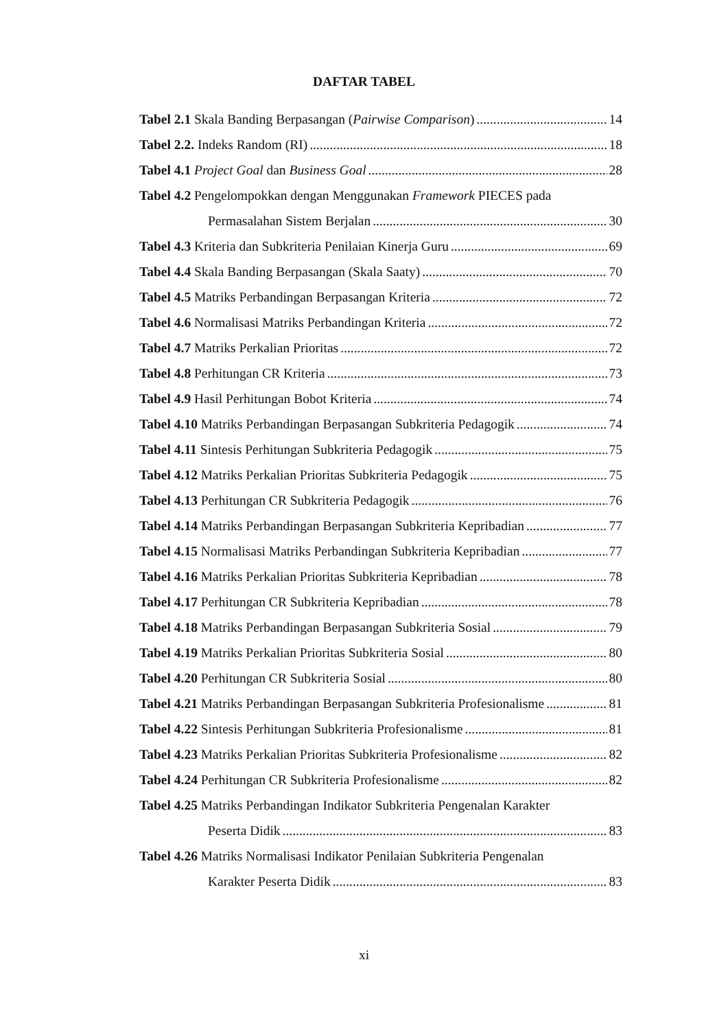DAFTAR TABEL
Tabel 2.1 Skala Banding Berpasangan (Pairwise Comparison) 14
Tabel 2.2. Indeks Random (RI) 18
Tabel 4.1 Project Goal dan Business Goal 28
Tabel 4.2 Pengelompokkan dengan Menggunakan Framework PIECES pada
Permasalahan Sistem Berjalan 30
Tabel 4.3 Kriteria dan Subkriteria Penilaian Kinerja Guru 69
Tabel 4.4 Skala Banding Berpasangan (Skala Saaty) 70
Tabel 4.5 Matriks Perbandingan Berpasangan Kriteria 72
Tabel 4.6 Normalisasi Matriks Perbandingan Kriteria 72
Tabel 4.7 Matriks Perkalian Prioritas 72
Tabel 4.8 Perhitungan CR Kriteria 73
Tabel 4.9 Hasil Perhitungan Bobot Kriteria 74
Tabel 4.10 Matriks Perbandingan Berpasangan Subkriteria Pedagogik 74
Tabel 4.11 Sintesis Perhitungan Subkriteria Pedagogik 75
Tabel 4.12 Matriks Perkalian Prioritas Subkriteria Pedagogik 75
Tabel 4.13 Perhitungan CR Subkriteria Pedagogik 76
Tabel 4.14 Matriks Perbandingan Berpasangan Subkriteria Kepribadian 77
Tabel 4.15 Normalisasi Matriks Perbandingan Subkriteria Kepribadian 77
Tabel 4.16 Matriks Perkalian Prioritas Subkriteria Kepribadian 78
Tabel 4.17 Perhitungan CR Subkriteria Kepribadian 78
Tabel 4.18 Matriks Perbandingan Berpasangan Subkriteria Sosial 79
Tabel 4.19 Matriks Perkalian Prioritas Subkriteria Sosial 80
Tabel 4.20 Perhitungan CR Subkriteria Sosial 80
Tabel 4.21 Matriks Perbandingan Berpasangan Subkriteria Profesionalisme 81
Tabel 4.22 Sintesis Perhitungan Subkriteria Profesionalisme 81
Tabel 4.23 Matriks Perkalian Prioritas Subkriteria Profesionalisme 82
Tabel 4.24 Perhitungan CR Subkriteria Profesionalisme 82
Tabel 4.25 Matriks Perbandingan Indikator Subkriteria Pengenalan Karakter
Peserta Didik 83
Tabel 4.26 Matriks Normalisasi Indikator Penilaian Subkriteria Pengenalan
Karakter Peserta Didik 83
xi